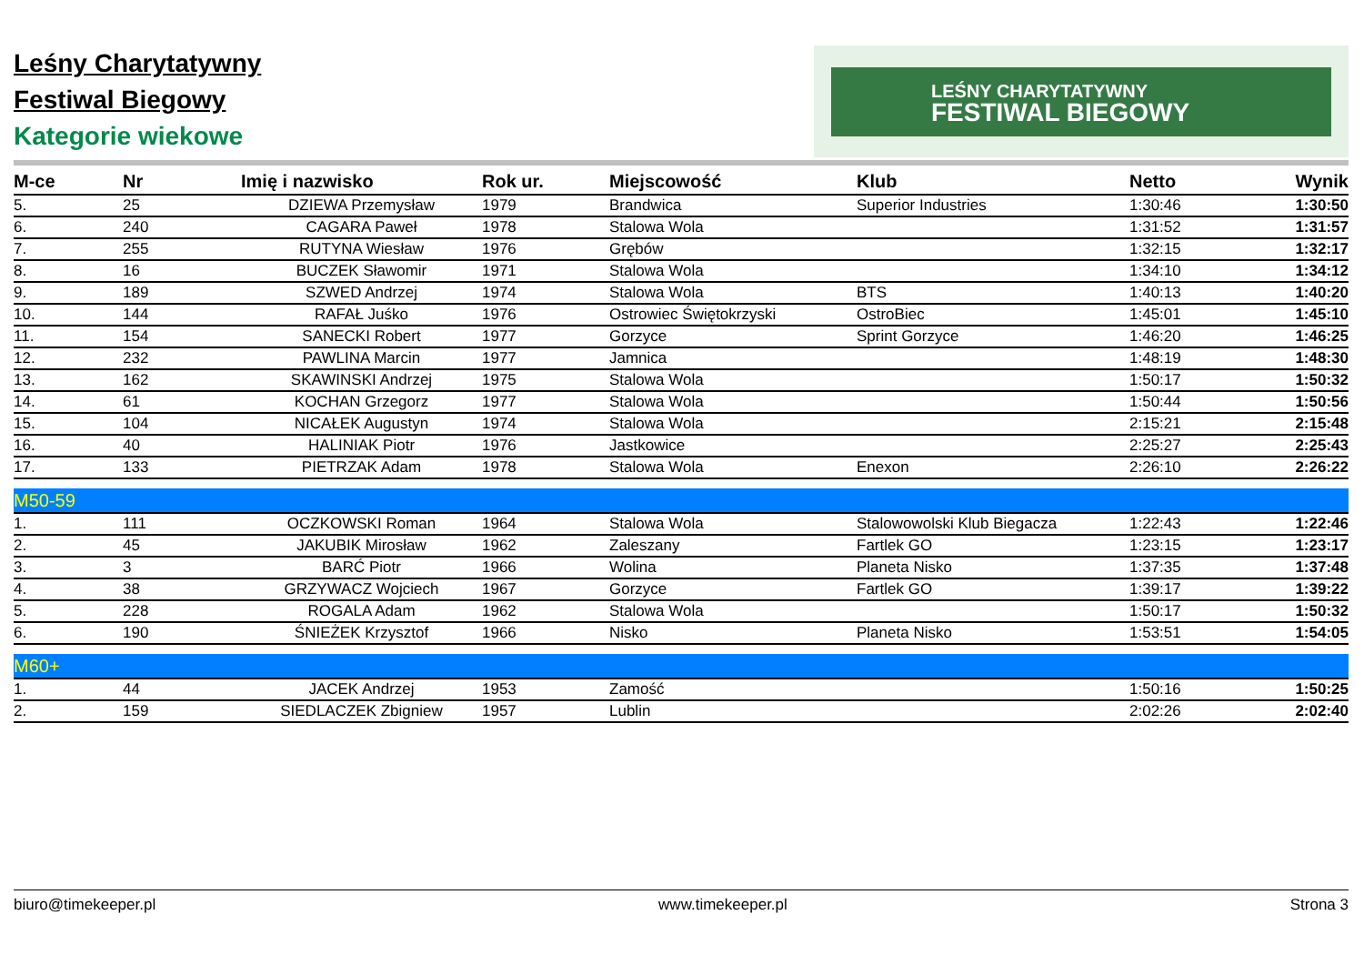Leśny Charytatywny
Festiwal Biegowy
Kategorie wiekowe
LEŚNY CHARYTATYWNY
FESTIWAL BIEGOWY
| M-ce | Nr | Imię i nazwisko | Rok ur. | Miejscowość | Klub | Netto | Wynik |
| --- | --- | --- | --- | --- | --- | --- | --- |
| 5. | 25 | DZIEWA Przemysław | 1979 | Brandwica | Superior Industries | 1:30:46 | 1:30:50 |
| 6. | 240 | CAGARA Paweł | 1978 | Stalowa Wola | | 1:31:52 | 1:31:57 |
| 7. | 255 | RUTYNA Wiesław | 1976 | Grębów | | 1:32:15 | 1:32:17 |
| 8. | 16 | BUCZEK Sławomir | 1971 | Stalowa Wola | | 1:34:10 | 1:34:12 |
| 9. | 189 | SZWED Andrzej | 1974 | Stalowa Wola | BTS | 1:40:13 | 1:40:20 |
| 10. | 144 | RAFAŁ Juśko | 1976 | Ostrowiec Świętokrzyski | OstroBiec | 1:45:01 | 1:45:10 |
| 11. | 154 | SANECKI Robert | 1977 | Gorzyce | Sprint Gorzyce | 1:46:20 | 1:46:25 |
| 12. | 232 | PAWLINA Marcin | 1977 | Jamnica | | 1:48:19 | 1:48:30 |
| 13. | 162 | SKAWINSKI Andrzej | 1975 | Stalowa Wola | | 1:50:17 | 1:50:32 |
| 14. | 61 | KOCHAN Grzegorz | 1977 | Stalowa Wola | | 1:50:44 | 1:50:56 |
| 15. | 104 | NICAŁEK Augustyn | 1974 | Stalowa Wola | | 2:15:21 | 2:15:48 |
| 16. | 40 | HALINIAK Piotr | 1976 | Jastkowice | | 2:25:27 | 2:25:43 |
| 17. | 133 | PIETRZAK Adam | 1978 | Stalowa Wola | Enexon | 2:26:10 | 2:26:22 |
| M50-59 | | | | | | | |
| 1. | 111 | OCZKOWSKI Roman | 1964 | Stalowa Wola | Stalowowolski Klub Biegacza | 1:22:43 | 1:22:46 |
| 2. | 45 | JAKUBIK Mirosław | 1962 | Zaleszany | Fartlek GO | 1:23:15 | 1:23:17 |
| 3. | 3 | BARĆ Piotr | 1966 | Wolina | Planeta Nisko | 1:37:35 | 1:37:48 |
| 4. | 38 | GRZYWACZ Wojciech | 1967 | Gorzyce | Fartlek GO | 1:39:17 | 1:39:22 |
| 5. | 228 | ROGALA Adam | 1962 | Stalowa Wola | | 1:50:17 | 1:50:32 |
| 6. | 190 | ŚNIEŻEK Krzysztof | 1966 | Nisko | Planeta Nisko | 1:53:51 | 1:54:05 |
| M60+ | | | | | | | |
| 1. | 44 | JACEK Andrzej | 1953 | Zamość | | 1:50:16 | 1:50:25 |
| 2. | 159 | SIEDLACZEK Zbigniew | 1957 | Lublin | | 2:02:26 | 2:02:40 |
biuro@timekeeper.pl www.timekeeper.pl Strona 3